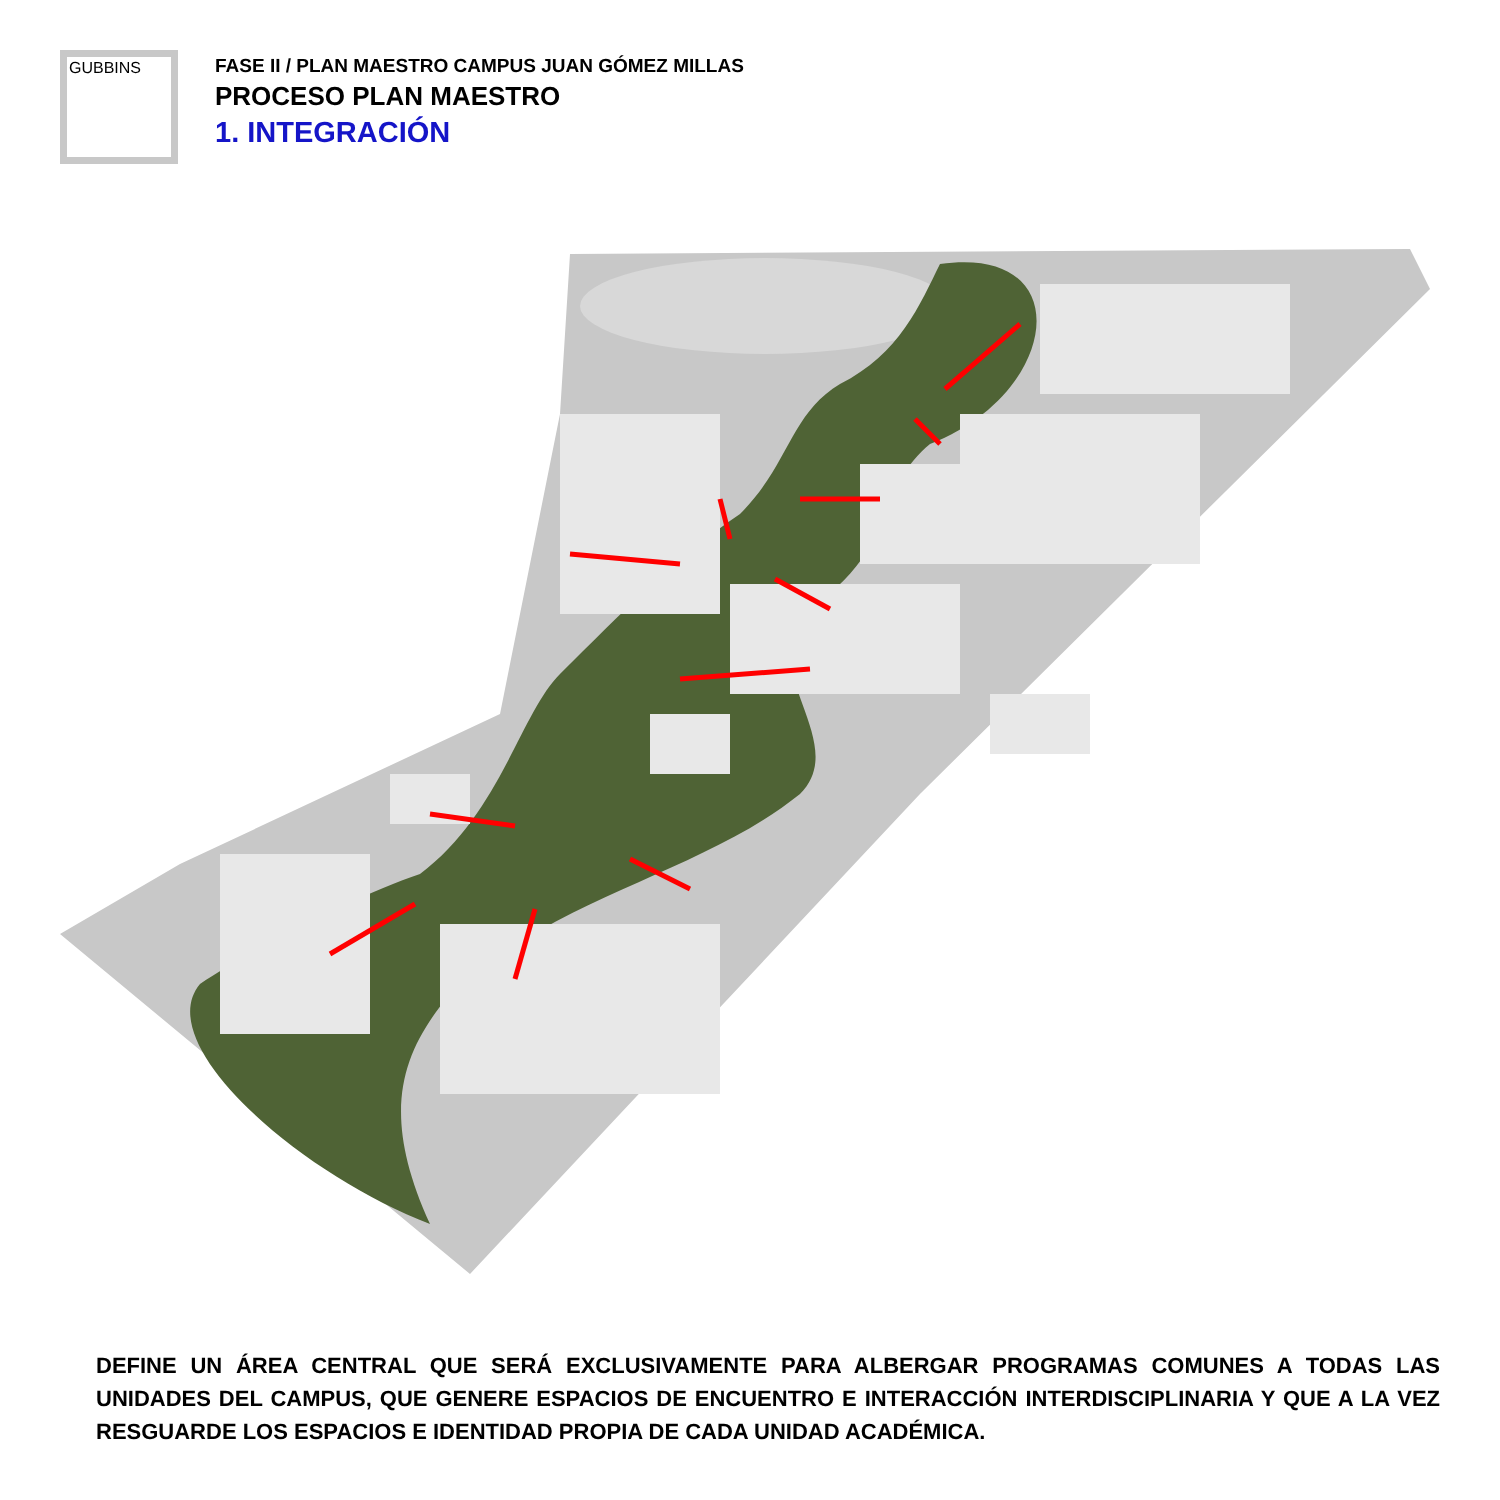GUBBINS
FASE II / PLAN MAESTRO CAMPUS JUAN GÓMEZ MILLAS
PROCESO PLAN MAESTRO
1. INTEGRACIÓN
DEFINE UN ÁREA CENTRAL QUE SERÁ EXCLUSIVAMENTE PARA ALBERGAR PROGRAMAS COMUNES A TODAS LAS UNIDADES DEL CAMPUS, QUE GENERE ESPACIOS DE ENCUENTRO E INTERACCIÓN INTERDISCIPLINARIA Y QUE A LA VEZ RESGUARDE LOS ESPACIOS E IDENTIDAD PROPIA DE CADA UNIDAD ACADÉMICA.